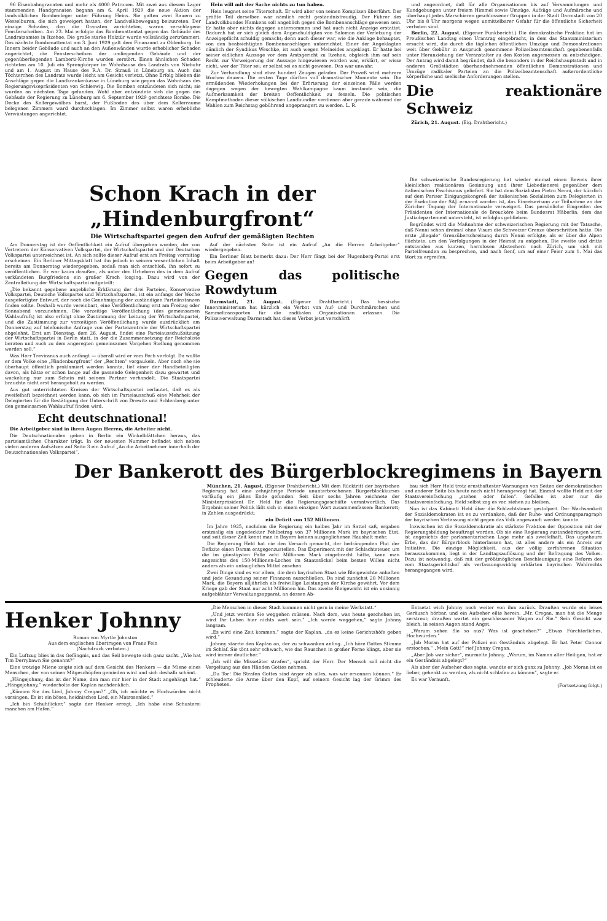96 Eisenbahngranaten und mehr als 4000 Patronen. Mit zwei aus diesem Lager stammenden Handgranaten begann am 6. April 1929 die neue Aktion der landvolklichen Bombenleger unter Führung Heins. Sie galten zwei Bauern zu Wesselburen, die sich geweigert hatten, der Landvolkbewegung beizutreten. Der einzige Schaden, den die Granaten anrichteten, waren zerschlagene Fensterscheiben. Am 23. Mai erfolgte das Bombenattentat gegen das Gebäude des Landratsamtes in Itzehoe. Die große starke Holztür wurde vollständig zertrümmert. Das nächste Bombenattentat am 3. Juni 1929 galt dem Finanzamt zu Oldenburg. Im Innern beider Gebäude und auch an den Außenwänden wurde erheblicher Schaden angerichtet, die Fensterscheiben der umliegenden Gebäude und der gegenüberliegenden Lamberti-Kirche wurden zerstört. Einen ähnlichen Schaden richteten am 10. Juli ein Sprengkörper im Wohnhause des Landrats von Niebuhr und am 1. August im Hause des R.A. Dr. Strauß in Lüneburg an. Auch das Töchterchen des Landrats wurde leicht am Gesicht verletzt. Ohne Erfolg blieben die Anschläge gegen die Landkrankenkasse in Lüneburg wie gegen das Wohnhaus des Regierungsvizepräsidenten von Schleswig. Die Bomben entzündeten sich nicht; sie wurden an nächsten Tage gefunden. Wohl aber entzündete sich die gegen das Gebäude der Regierung zu Lüneburg am 6. September 1929 gerichtete Bombe. Die Decke des Kellergewölbes barst, der Fußboden des über dem Kellerraume belegenen Zimmers ward durchschlagen. Im Zimmer selbst waren erhebliche Verwüstungen angerichtet.
Hein will mit der Sache nichts zu tun haben.
Hein leugnet seine Täterschaft. Er wird aber von seinen Komplizen überführt. Der größte Teil derselben war nämlich recht geständnisfreudig. Der Führer des Landvolkbundes Hamkens soll angeblich gegen die Bombenanschläge gewesen sein. Er hatte aber nichts dagegen unternommen und hat auch nicht Anzeige erstattet. Dadurch hat er sich gleich dem Angeschuldigten von Salomon der Verletzung der Anzeigepflicht schuldig gemacht; denn auch dieser war, wie die Anklage behauptet, von den beabsichtigten Bombenanschlägen unterrichtet. Einer der Angeklagten nämlich der Syndikus Weschke, ist auch wegen Meineides angeklagt. Er hatte bei seiner eidlichen Aussage vor dem Amtsgericht zu Itzehoe, obgleich ihm auf sein Recht zur Verweigerung der Aussage hingewiesen worden war, erklärt, er wisse nicht, wer der Täter sei; er selbst sei es nicht gewesen. Das war unwahr.
Zur Verhandlung sind etwa hundert Zeugen geladen. Der Prozeß wird mehrere Wochen dauern. Die ersten Tage dürften voll dramatischer Momente sein. Die ermüdenden Wiederholungen bei der Erörterung der einzelnen Fälle werden dagegen wegen der bewegten Wahlkampagne kaum imstande sein, die Aufmerksamkeit der breiten Oeffentlichkeit zu fesseln. Die politischen Kampfmethoden dieser völkischen Landbündler verdienen aber gerade während der Wahlen zum Reichstag gebührend angeprangert zu werden. L. R.
und angeordnet, daß für alle Organisationen bis auf Versammlungen und Kundgebungen unter freiem Himmel sowie Umzüge, Aufzüge und Aufmärsche und überhaupt jedes Marschieren geschlossener Gruppen in der Stadt Darmstadt von 20 Uhr bis 8 Uhr morgens wegen unmittelbarer Gefahr für die öffentliche Sicherheit verboten sind.
Berlin, 22. August. (Eigener Funkbericht.) Die demokratische Fraktion hat im Preußischen Landtag einen Urantrag eingebracht, in dem das Staatsministerium ersucht wird, die durch die täglichen öffentlichen Umzüge und Demonstrationen weit über Gebühr in Anspruch genommene Polizeibeamtenschaft gegebenenfalls unter Heranziehung der Veranstalter zu den Kosten angemessen zu entschädigen. Der Antrag wird damit begründet, daß die besonders in der Reichshauptstadt und in anderen Großstädten überhandnehmenden öffentlichen Demonstrationen und Umzüge radikaler Parteien an die Polizeibeamtenschaft außerordentliche körperliche und seelische Anforderungen stellen.
Die reaktionäre Schweiz
Zürich, 21. August. (Eig. Drahtbericht.)
Schon Krach in der „Hindenburgfront“
Die Wirtschaftspartei gegen den Aufruf der gemäßigten Rechten
Am Donnerstag ist der Oeffentlichkeit ein Aufruf übergeben worden, der von Vertretern der Konservativen Volkspartei, der Wirtschaftspartei und der Deutschen Volkspartei unterzeichnet ist. An sich sollte dieser Aufruf erst am Freitag vormittag erscheinen. Ein Berliner Mittagsblatt hat ihn jedoch in seinem wesentlichen Inhalt bereits am Donnerstag wiedergegeben, sodaß man sich entschloß, ihn sofort zu veröffentlichen. Er war kaum draußen, als unter den Urhebern des in dem Aufruf verkündeten Burgfriedens ein großer Krach losging. Dazu wird von der Zentralleitung der Wirtschaftspartei mitgeteilt:
„Die bekannt gegebene angebliche Erklärung der drei Parteien, Konservative Volkspartei, Deutsche Volkspartei und Wirtschaftspartei, ist ein anfangs der Woche ausgefertigter Entwurf, der noch die Genehmigung der zuständigen Parteiinstanzen finden sollte. Deshalb wurde vereinbart, eine Veröffentlichung erst am Freitag oder Sonnabend vorzunehmen. Die vorzeitige Veröffentlichung (des gemeinsamen Wahlaufrufs) ist also erfolgt ohne Zustimmung der Leitung der Wirtschaftspartei, und die Zustimmung zur vorzeitigen Veröffentlichung wurde ausdrücklich am Donnerstag auf telefonische Anfrage von der Parteizentrale der Wirtschaftspartei abgelehnt. Erst am Dienstag, dem 26. August, findet eine Parteiausschußsitzung der Wirtschaftspartei in Berlin statt, in der die Zusammensetzung der Reichsliste beraten und auch zu dem angeregten gemeinsamen Vorgehen Stellung genommen werden soll.“
Was Herr Treviranus auch anfängt — überall wird er vom Pech verfolgt. Da wollte er dem Volke eine „Hindenburgfront“ der „Rechten“ vorgaukeln. Aber noch ehe sie überhaupt öffentlich proklamiert werden konnte, lief einer der Handbeteiligten davon, als hätte er schon lange auf die passende Gelegenheit dazu gewartet und wackelung nur zum Schein mit seinem Partner verhandelt. Die Staatspartei brauchte nicht erst herangeholt zu werden.
Aus gut unterrichteten Kreisen der Wirtschaftspartei verlautet, daß es als zweifelhaft bezeichnet werden kann, ob sich im Parteiausschuß eine Mehrheit der Delegierten für die Bestätigung der Unterschrift von Drewitz und Schlenberg unter den gemeinsamen Wahlaufruf finden wird.
Echt deutschnational!
Die Arbeitgeber sind in ihren Augen Herren, die Arbeiter nicht.
Die Deutschnationalen geben in Berlin ein Winkelblättchen heraus, das parteiamtlichen Charakter trägt. In der neuesten Nummer befindet sich neben vielen anderen Aufsätzen auf Seite 3 ein Aufruf „An die Arbeitnehmer innerhalb der Deutschnationalen Volkspartei“.
Auf der nächsten Seite ist ein Aufruf „An die Herren Arbeitgeber“ wiedergegeben.
Ein Berliner Blatt bemerkt dazu: Der Herr fängt bei der Hugenberg-Partei erst beim Arbeitgeber an!
Gegen das politische Rowdytum
Darmstadt, 21. August. (Eigener Drahtbericht.) Das hessische Innenministerium hat kürzlich ein Verbot von Auf- und Durchmärschen und Sammeltransporten für die radikalen Organisationen erlassen. Die Polizeiverwaltung Darmstadt hat dieses Verbot jetzt verschärft
Die schweizerische Bundesregierung hat wieder einmal einen Beweis ihrer kleinlichen reaktionären Gesinnung und ihrer Liebedienerei gegenüber dem italienischen Faschismus geliefert. Sie hat dem Sozialisten Pietro Nenni, der kürzlich auf dem Pariser Einigungskongreß der italienischen Sozialisten zum Delegierten in der Exekutive der SAJ. ernannt worden ist, das Einreisevisum zur Teilnahme an der Züricher Tagung der Internationale verweigert. Das persönliche Eingreifen des Präsidenten der Internationale de Brouckère beim Bundesrat Häberlin, dem das Justizdepartement untersteht, ist erfolglos geblieben.
Begründet wird die Maßnahme der schweizerischen Regierung mit der Tatsache, daß Nenni schon dreimal ohne Visum die Schweizer Grenze überschritten hätte. Die erste „illegale“ Grenzüberschreitung durch Nenni erfolgte, als er über die Alpen flüchtete, um den Verfolgungen in der Heimat zu entgehen. Die zweite und dritte entstanden aus kurzen, harmlosen Abstechern nach Zürich, um sich mit Parteifreunden zu besprechen, und nach Genf, um auf einer Feier zum 1. Mai das Wort zu ergreifen.
Der Bankerott des Bürgerblockregimens in Bayern
München, 21. August. (Eigener Drahtbericht.) Mit dem Rücktritt der bayrischen Regierung hat eine zehnjährige Periode ununterbrochenen Bürgerblockkurses vorläufig ein jähes Ende gefunden. Seit über sechs Jahren zeichnete der Ministerpräsident Dr. Held für die Regierungsgeschäfte verantwortlich. Das Ergebnis seiner Politik läßt sich in einem einzigen Wort zusammenfassen: Bankerott; in Zahlen ausgedrückt:
ein Defizit von 152 Millionen.
Im Jahre 1925, nachdem die Regierung ein halbes Jahr im Sattel saß, ergaben erstmalig ein ungedeckter Fehlbetrag von 37 Millionen Mark im bayrischen Etat, und seit dieser Zeit kennt man in Bayern keinen ausgeglichenen Haushalt mehr.
Die Regierung Held hat nie den Versuch gemacht, der bedrängenden Flut der Defizite einen Damm entgegenzustellen. Das Experiment mit der Schlachtsteuer, um die im günstigsten Falle acht Millionen Mark eingebracht hätte, kann man angesichts des 150-Millionen-Loches im Staatssäckel beim besten Willen nicht anders als ein untaugliches Mittel ansehen.
Zwei Dinge sind es vor allem, die dem bayrischen Staat wie Bleigewichte anhaften und jede Gesundung seiner Finanzen ausschließen. Da sind zunächst 28 Millionen Mark, die Bayern alljährlich als freiwillige Leistungen der Kirche gewährt. Vor dem Kriege gab der Staat nur acht Millionen hin. Das zweite Bleigewicht ist ein unsinnig aufgeblähter Verwaltungsapparat, an dessen Ab-
bau sich Herr Held trotz ernsthaftester Warnungen von Seiten der demokratischen und anderer Seite bis heute noch nicht herangewagt hat. Einmal wollte Held mit der Staatsvereinfachung „stehen oder fallen“. Gefallen ist aber nur die Staatsvereinfachung. Held selbst zog es vor, stehen zu bleiben.
Nun ist das Kabinett Held über die Schlachtsteuer gestolpert. Der Wachsamkeit der Sozialdemokraten ist es zu verdanken, daß der Ruhe- und Ordnungsparagraph der bayrischen Verfassung nicht gegen das Volk angewandt werden konnte.
Inzwischen ist die Sozialdemokratie als stärkste Fraktion der Opposition mit der Regierungsbildung beauftragt worden. Ob sie eine Regierung zustandebringen wird, ist angesichts der parlamentarischen Lage mehr als zweifelhaft. Das ungeheure Erbe, das der Bürgerblock hinterlassen hat, ist alles andere als ein Anreiz zur Initiative. Die einzige Möglichkeit, aus der völlig zerfahrenen Situation herauszukommen, liegt in der Landtagsauflösung und der Befragung des Volkes. Dazu ist notwendig, daß mit der größtmöglichen Beschleunigung eine Reform des vom Staatsgerichtshof als verfassungswidrig erklärten bayrischen Wahlrechts herangegangen wird.
Henker Johnny
Roman von Myrtle Johnston
Aus dem englischen übertragen von Franz Fein
(Nachdruck verboten.)
Ein Luftzug blies in das Gefängnis, und das Seil bewegte sich ganz sacht. „Wie hat Tim Derrybawn Sie genannt?“
Eine trotzige Miene zeigte sich auf dem Gesicht des Henkers — die Miene eines Menschen, der von seinen Mitgeschöpfen gemieden wird und sich deshalb schämt.
„Hängejohnny, das ist der Name, den man mir hier in der Stadt angehängt hat.“ „Hängejohnny,“ wiederholte der Kaplan nachdenklich.
„Können Sie das Lied, Johnny Cregan?“ „Oh, ich möchte es Hochwürden nicht vorsingen. Es ist ein böses, heidnisches Lied, ein Matrosenlied.“
„Ich bin Schuhflicker,“ sagte der Henker erregt. „Ich habe eine Schusterei manchen am Hafen.“
„Die Menschen in dieser Stadt kommen nicht gern in meine Werkstatt.“
„Und jetzt werden Sie weggehen müssen. Nach dem, was heute geschehen ist, wird Ihr Leben hier nichts wert sein.“ „Ich werde weggehen,“ sagte Johnny langsam.
„Es wird eine Zeit kommen,“ sagte der Kaplan, „da es keine Gerichtshöfe geben wird.“
Johnny starrte den Kaplan an, der zu schwanken anfing. „Ich höre Gottes Stimme im Schlaf. Sie tönt sehr schwach, wie das Rauschen in großer Ferne klingt, aber sie wird immer deutlicher.“
„Ich will die Missetäter strafen“, spricht der Herr. Der Mensch soll nicht die Vergeltung aus den Händen Gottes nehmen.
„Du Tor! Die Strafen Gottes sind ärger als alles, was wir ersonnen können.“ Er schleuderte die Arme über den Kopf, auf seinem Gesicht lag der Grimm des Propheten.
Entsetzt wich Johnny noch weiter von ihm zurück. Draußen wurde ein leises Geräusch hörbar, und ein Aufseher eilte herein. „Mr. Cregan, man hat die Menge zerstreut; draußen wartet ein geschlossener Wagen auf Sie.“ Sein Gesicht war bleich, in seinen Augen stand Angst.
„Warum sehen Sie so aus? Was ist geschehen?“ „Etwas Fürchterliches, Hochwürden.“
„Job Moran hat auf der Polizei ein Geständnis abgelegt. Er hat Peter Connor erstochen.“ „Mein Gott!“ rief Johnny Cregan.
„Aber Job war sicher“, murmelte Johnny. „Warum, im Namen aller Heiligen, hat er ein Geständnis abgelegt?“
Als aber der Aufseher dies sagte, wandte er sich ganz zu Johnny. „Job Moran ist es lieber, gehenkt zu werden, als nicht schlafen zu können“, sagte er.
Es war Vernunft.
(Fortsetzung folgt.)